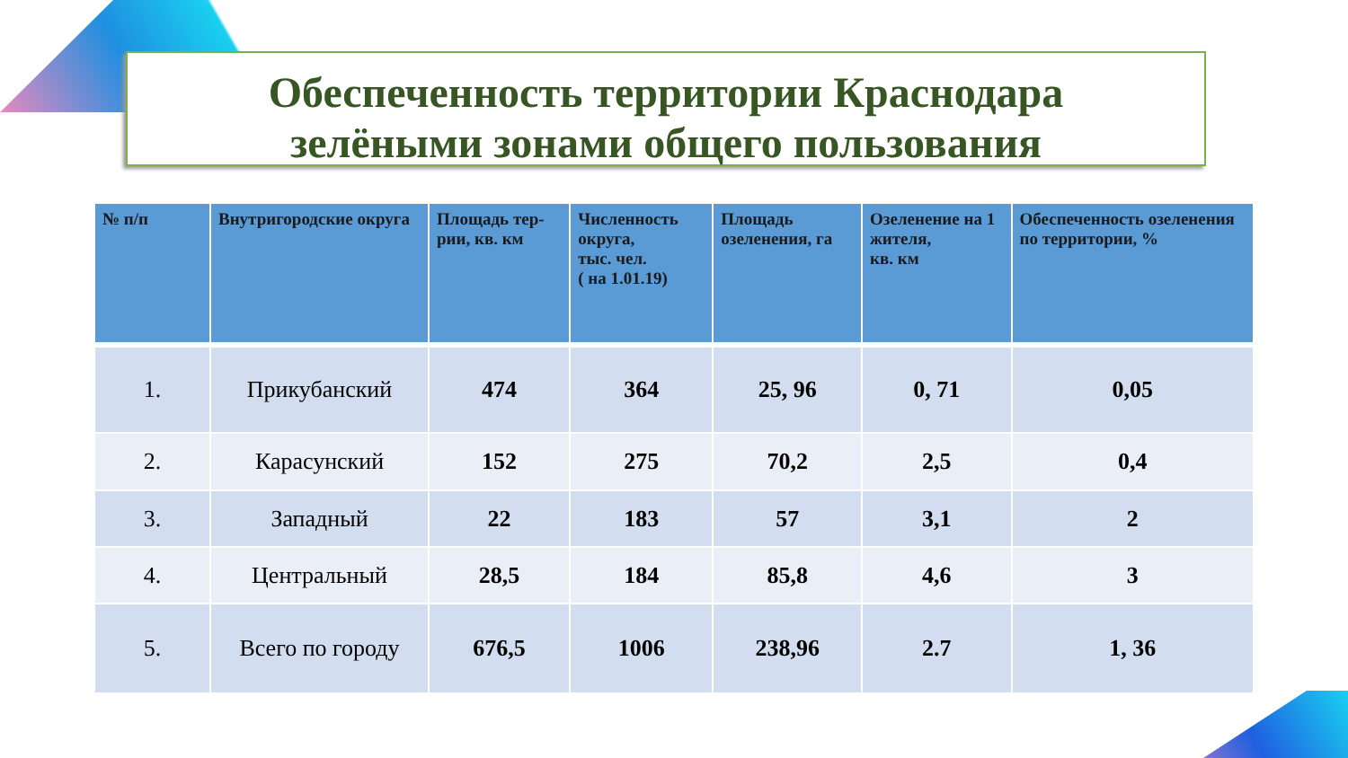Обеспеченность территории Краснодара
зелёными зонами общего пользования
| № п/п | Внутригородские округа | Площадь тер-рии, кв. км | Численность округа, тыс. чел. ( на 1.01.19) | Площадь озеленения, га | Озеленение на 1 жителя, кв. км | Обеспеченность озеленения по территории, % |
| --- | --- | --- | --- | --- | --- | --- |
| 1. | Прикубанский | 474 | 364 | 25, 96 | 0, 71 | 0,05 |
| 2. | Карасунский | 152 | 275 | 70,2 | 2,5 | 0,4 |
| 3. | Западный | 22 | 183 | 57 | 3,1 | 2 |
| 4. | Центральный | 28,5 | 184 | 85,8 | 4,6 | 3 |
| 5. | Всего по городу | 676,5 | 1006 | 238,96 | 2.7 | 1, 36 |